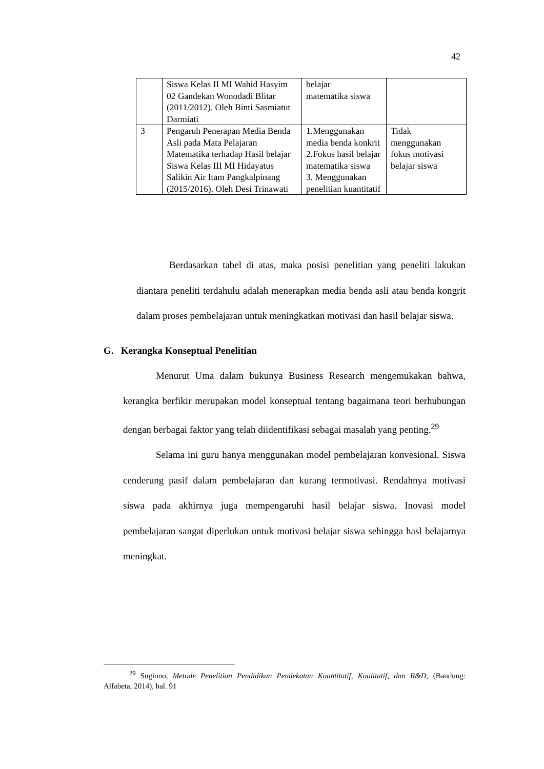42
| | Siswa Kelas II MI Wahid Hasyim 02 Gandekan Wonodadi Blitar (2011/2012). Oleh Binti Sasmiatut Darmiati | belajar matematika siswa | |
| 3 | Pengaruh Penerapan Media Benda Asli pada Mata Pelajaran Matematika terhadap Hasil belajar Siswa Kelas III MI Hidayatus Salikin Air Itam Pangkalpinang (2015/2016). Oleh Desi Trinawati | 1.Menggunakan media benda konkrit 2.Fokus hasil belajar matematika siswa 3. Menggunakan penelitian kuantitatif | Tidak menggunakan fokus motivasi belajar siswa |
Berdasarkan tabel di atas, maka posisi penelitian yang peneliti lakukan diantara peneliti terdahulu adalah menerapkan media benda asli atau benda kongrit dalam proses pembelajaran untuk meningkatkan motivasi dan hasil belajar siswa.
G. Kerangka Konseptual Penelitian
Menurut Uma dalam bukunya Business Research mengemukakan bahwa, kerangka berfikir merupakan model konseptual tentang bagaimana teori berhubungan dengan berbagai faktor yang telah diidentifikasi sebagai masalah yang penting.<sup>29</sup>
Selama ini guru hanya menggunakan model pembelajaran konvesional. Siswa cenderung pasif dalam pembelajaran dan kurang termotivasi. Rendahnya motivasi siswa pada akhirnya juga mempengaruhi hasil belajar siswa. Inovasi model pembelajaran sangat diperlukan untuk motivasi belajar siswa sehingga hasl belajarnya meningkat.
<sup>29</sup> Sugiono, Metode Penelitian Pendidikan Pendekatan Kuantitatif, Kualitatif, dan R&D, (Bandung: Alfabeta, 2014), hal. 91